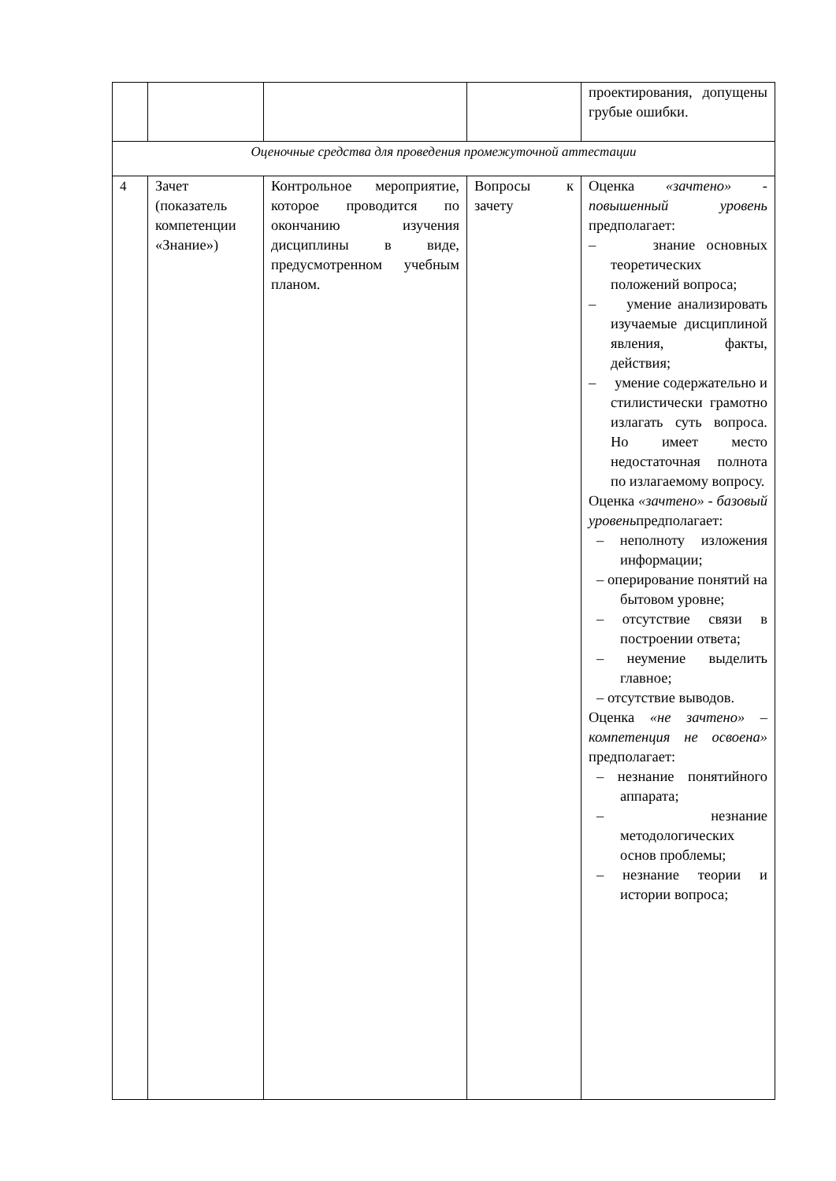| | | | | проектирования, допущены грубые ошибки. |
| Оценочные средства для проведения промежуточной аттестации | | | | |
| 4 | Зачет (показатель компетенции «Знание») | Контрольное мероприятие, которое проводится по окончанию изучения дисциплины в виде, предусмотренном учебным планом. | Вопросы к зачету | Оценка «зачтено» - повышенный уровень предполагает: – знание основных теоретических положений вопроса; – умение анализировать изучаемые дисциплиной явления, факты, действия; – умение содержательно и стилистически грамотно излагать суть вопроса. Но имеет место недостаточная полнота по излагаемому вопросу. Оценка «зачтено» - базовый уровень предполагает: – неполноту изложения информации; – оперирование понятий на бытовом уровне; – отсутствие связи в построении ответа; – неумение выделить главное; – отсутствие выводов. Оценка «не зачтено» – компетенция не освоена» предполагает: – незнание понятийного аппарата; – незнание методологических основ проблемы; – незнание теории и истории вопроса; |